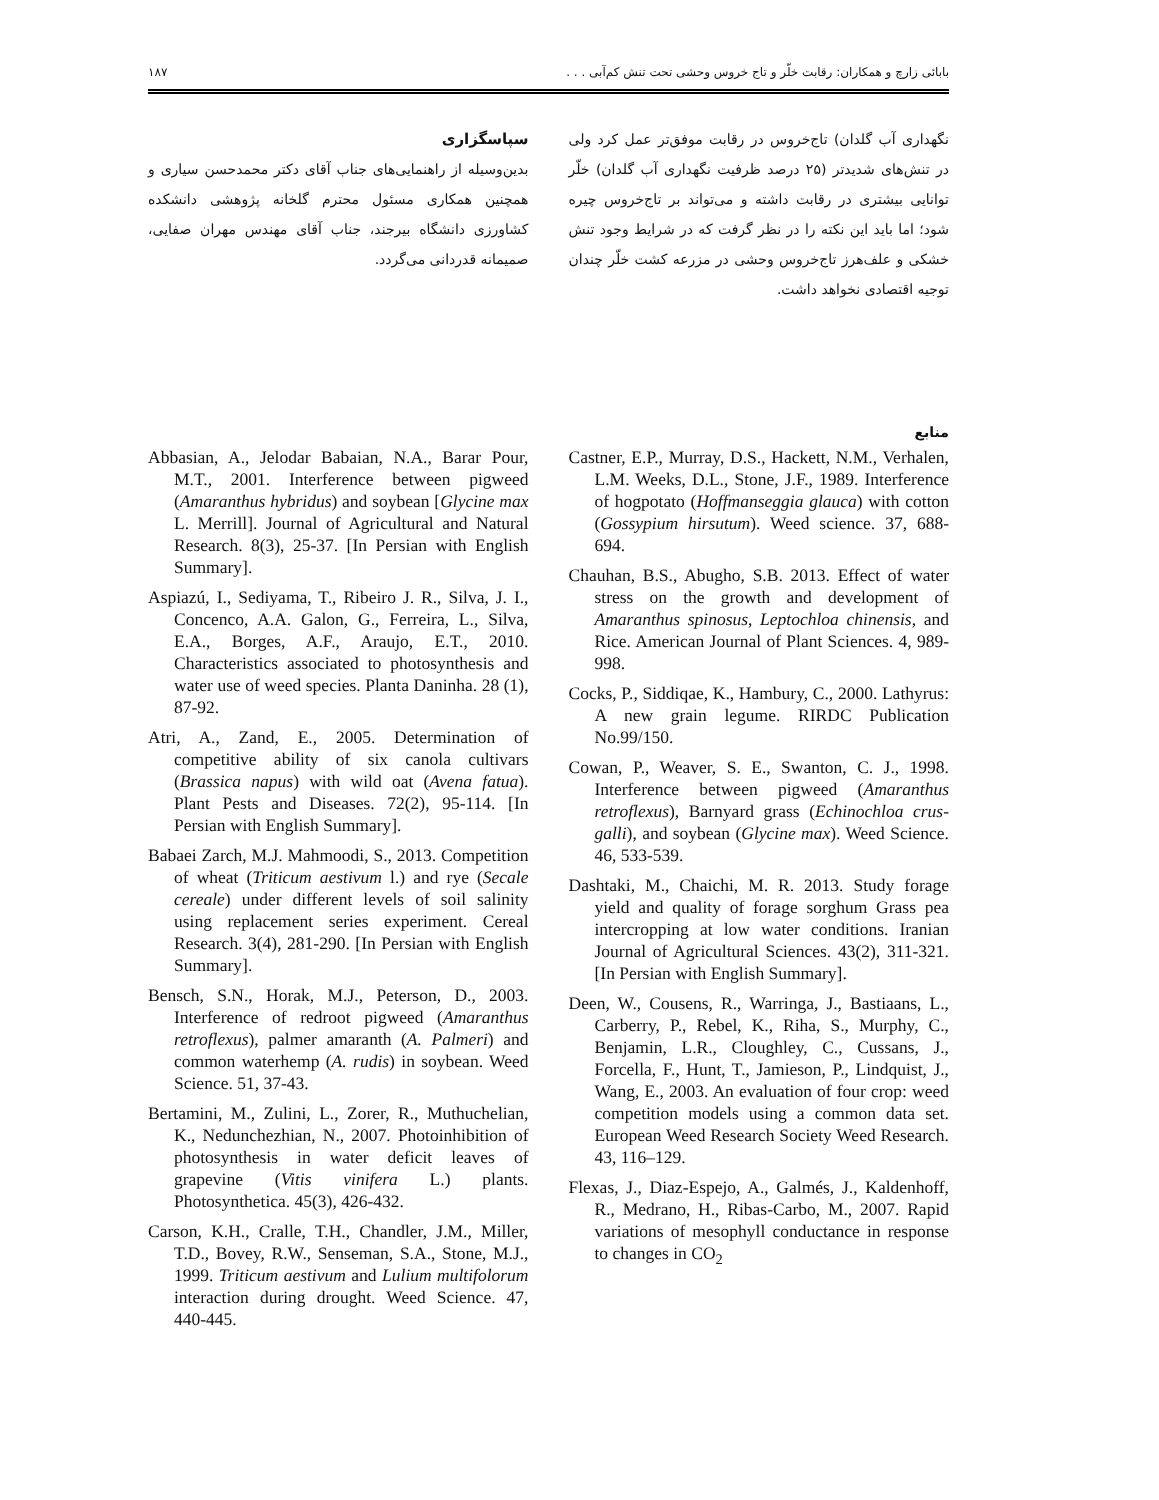بابائی زارچ و همکاران: رقابت خلّر و تاج خروس وحشی تحت تنش کم‌آبی . . . ۱۸۷
نگهداری آب گلدان) تاج‌خروس در رقابت موفق‌تر عمل کرد ولی در تنش‌های شدیدتر (۲۵ درصد ظرفیت نگهداری آب گلدان) خلّر توانایی بیشتری در رقابت داشته و می‌تواند بر تاج‌خروس چیره شود؛ اما باید این نکته را در نظر گرفت که در شرایط وجود تنش خشکی و علف‌هرز تاج‌خروس وحشی در مزرعه کشت خلّر چندان توجیه اقتصادی نخواهد داشت.
سپاسگزاری
بدین‌وسیله از راهنمایی‌های جناب آقای دکتر محمدحسن سیاری و همچنین همکاری مسئول محترم گلخانه پژوهشی دانشکده کشاورزی دانشگاه بیرجند، جناب آقای مهندس مهران صفایی، صمیمانه قدردانی می‌گردد.
منابع
Abbasian, A., Jelodar Babaian, N.A., Barar Pour, M.T., 2001. Interference between pigweed (Amaranthus hybridus) and soybean [Glycine max L. Merrill]. Journal of Agricultural and Natural Research. 8(3), 25-37. [In Persian with English Summary].
Aspiazú, I., Sediyama, T., Ribeiro J. R., Silva, J. I., Concenco, A.A. Galon, G., Ferreira, L., Silva, E.A., Borges, A.F., Araujo, E.T., 2010. Characteristics associated to photosynthesis and water use of weed species. Planta Daninha. 28 (1), 87-92.
Atri, A., Zand, E., 2005. Determination of competitive ability of six canola cultivars (Brassica napus) with wild oat (Avena fatua). Plant Pests and Diseases. 72(2), 95-114. [In Persian with English Summary].
Babaei Zarch, M.J. Mahmoodi, S., 2013. Competition of wheat (Triticum aestivum l.) and rye (Secale cereale) under different levels of soil salinity using replacement series experiment. Cereal Research. 3(4), 281-290. [In Persian with English Summary].
Bensch, S.N., Horak, M.J., Peterson, D., 2003. Interference of redroot pigweed (Amaranthus retroflexus), palmer amaranth (A. Palmeri) and common waterhemp (A. rudis) in soybean. Weed Science. 51, 37-43.
Bertamini, M., Zulini, L., Zorer, R., Muthuchelian, K., Nedunchezhian, N., 2007. Photoinhibition of photosynthesis in water deficit leaves of grapevine (Vitis vinifera L.) plants. Photosynthetica. 45(3), 426-432.
Carson, K.H., Cralle, T.H., Chandler, J.M., Miller, T.D., Bovey, R.W., Senseman, S.A., Stone, M.J., 1999. Triticum aestivum and Lulium multifolorum interaction during drought. Weed Science. 47, 440-445.
Castner, E.P., Murray, D.S., Hackett, N.M., Verhalen, L.M. Weeks, D.L., Stone, J.F., 1989. Interference of hogpotato (Hoffmanseggia glauca) with cotton (Gossypium hirsutum). Weed science. 37, 688-694.
Chauhan, B.S., Abugho, S.B. 2013. Effect of water stress on the growth and development of Amaranthus spinosus, Leptochloa chinensis, and Rice. American Journal of Plant Sciences. 4, 989-998.
Cocks, P., Siddiqae, K., Hambury, C., 2000. Lathyrus: A new grain legume. RIRDC Publication No.99/150.
Cowan, P., Weaver, S. E., Swanton, C. J., 1998. Interference between pigweed (Amaranthus retroflexus), Barnyard grass (Echinochloa crus-galli), and soybean (Glycine max). Weed Science. 46, 533-539.
Dashtaki, M., Chaichi, M. R. 2013. Study forage yield and quality of forage sorghum Grass pea intercropping at low water conditions. Iranian Journal of Agricultural Sciences. 43(2), 311-321. [In Persian with English Summary].
Deen, W., Cousens, R., Warringa, J., Bastiaans, L., Carberry, P., Rebel, K., Riha, S., Murphy, C., Benjamin, L.R., Cloughley, C., Cussans, J., Forcella, F., Hunt, T., Jamieson, P., Lindquist, J., Wang, E., 2003. An evaluation of four crop: weed competition models using a common data set. European Weed Research Society Weed Research. 43, 116–129.
Flexas, J., Diaz-Espejo, A., Galmés, J., Kaldenhoff, R., Medrano, H., Ribas-Carbo, M., 2007. Rapid variations of mesophyll conductance in response to changes in CO<sub>2</sub>